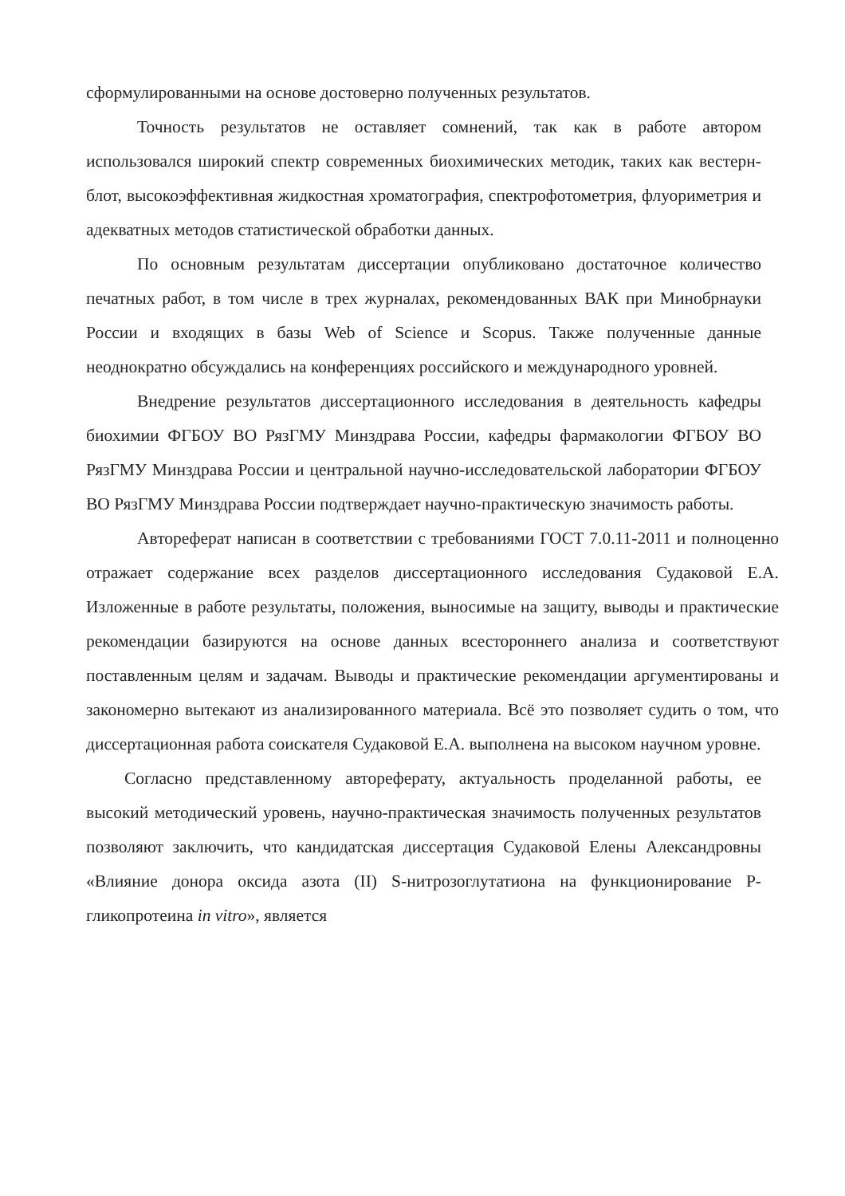сформулированными на основе достоверно полученных результатов.
Точность результатов не оставляет сомнений, так как в работе автором использовался широкий спектр современных биохимических методик, таких как вестерн-блот, высокоэффективная жидкостная хроматография, спектрофотометрия, флуориметрия и адекватных методов статистической обработки данных.
По основным результатам диссертации опубликовано достаточное количество печатных работ, в том числе в трех журналах, рекомендованных ВАК при Минобрнауки России и входящих в базы Web of Science и Scopus. Также полученные данные неоднократно обсуждались на конференциях российского и международного уровней.
Внедрение результатов диссертационного исследования в деятельность кафедры биохимии ФГБОУ ВО РязГМУ Минздрава России, кафедры фармакологии ФГБОУ ВО РязГМУ Минздрава России и центральной научно-исследовательской лаборатории ФГБОУ ВО РязГМУ Минздрава России подтверждает научно-практическую значимость работы.
Автореферат написан в соответствии с требованиями ГОСТ 7.0.11-2011 и полноценно отражает содержание всех разделов диссертационного исследования Судаковой Е.А. Изложенные в работе результаты, положения, выносимые на защиту, выводы и практические рекомендации базируются на основе данных всестороннего анализа и соответствуют поставленным целям и задачам. Выводы и практические рекомендации аргументированы и закономерно вытекают из анализированного материала. Всё это позволяет судить о том, что диссертационная работа соискателя Судаковой Е.А. выполнена на высоком научном уровне.
Согласно представленному автореферату, актуальность проделанной работы, ее высокий методический уровень, научно-практическая значимость полученных результатов позволяют заключить, что кандидатская диссертация Судаковой Елены Александровны «Влияние донора оксида азота (II) S-нитрозоглутатиона на функционирование Р-гликопротеина in vitro», является